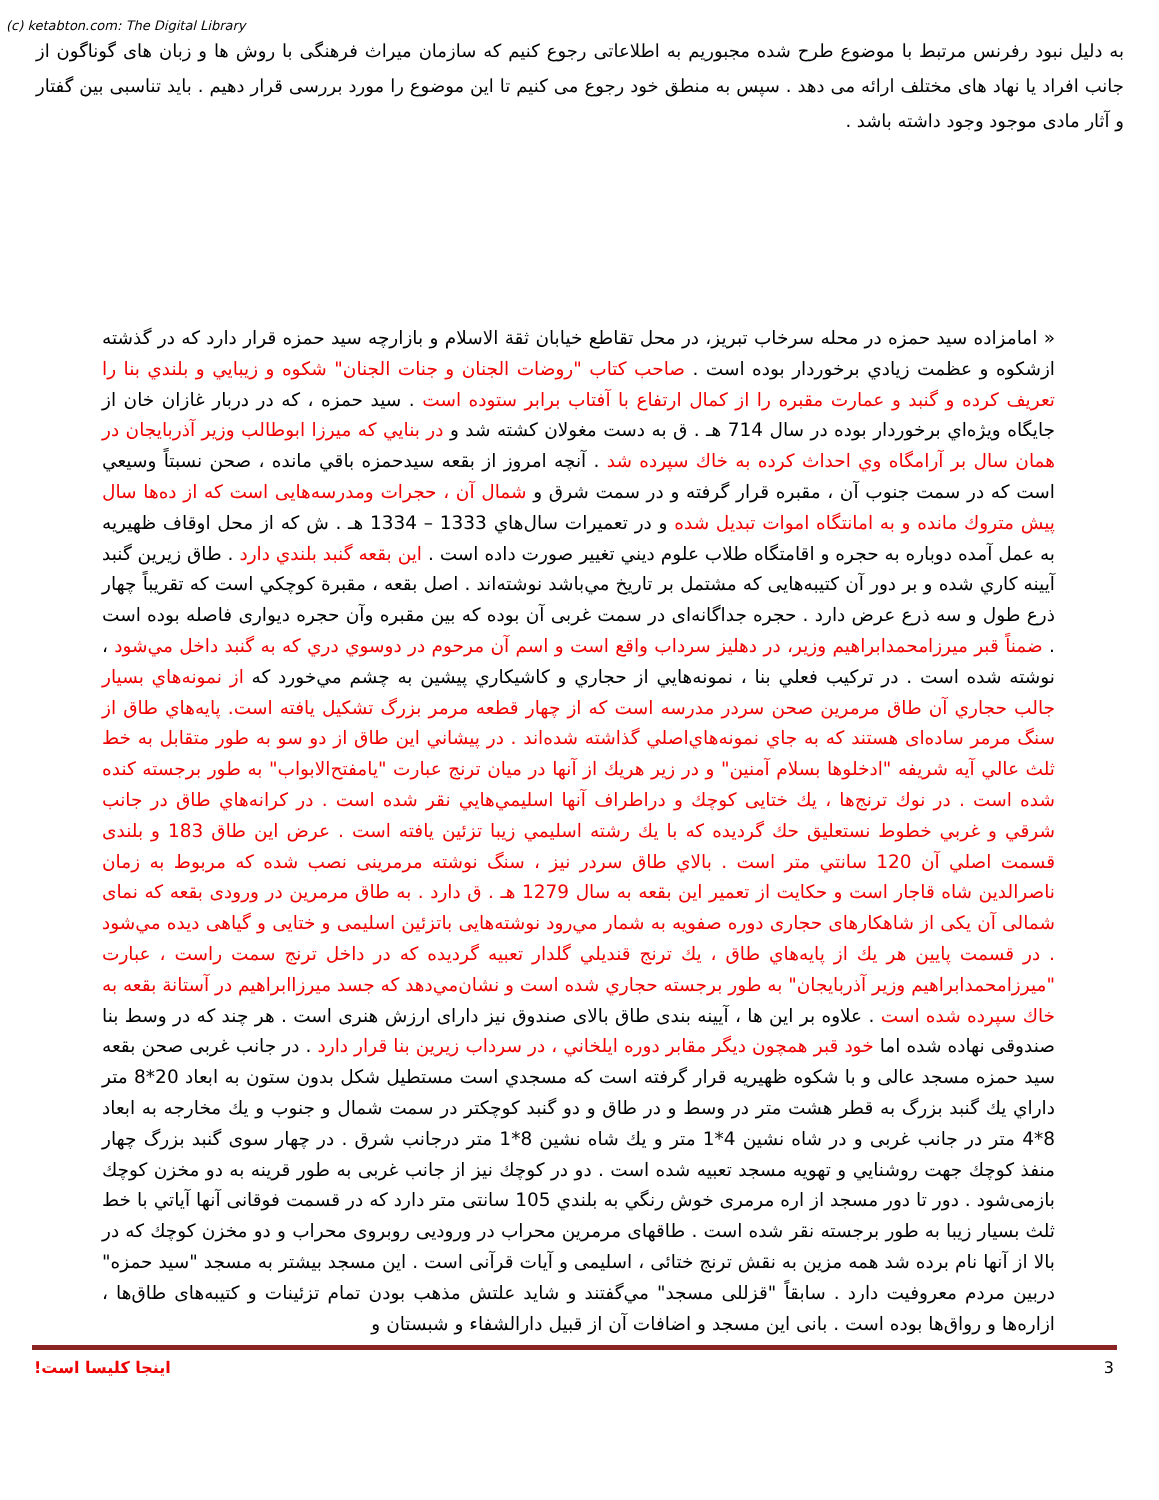(c) ketabton.com: The Digital Library
به دلیل نبود رفرنس مرتبط با موضوع طرح شده مجبوریم به اطلاعاتی رجوع کنیم که سازمان میراث فرهنگی با روش ها و زبان های گوناگون از جانب افراد یا نهاد های مختلف ارائه می دهد . سپس به منطق خود رجوع می کنیم تا این موضوع را مورد بررسی قرار دهیم . باید تناسبی بین گفتار و آثار مادی موجود وجود داشته باشد .
« امامزاده سید حمزه در محله سرخاب تبریز، در محل تقاطع خیابان ثقة الاسلام و بازارچه سید حمزه قرار دارد که در گذشته ازشکوه و عظمت زيادي برخوردار بوده است . صاحب كتاب "روضات الجنان و جنات الجنان" شكوه و زيبايي و بلندي بنا را تعريف كرده و گنبد و عمارت مقبره را از كمال ارتفاع با آفتاب برابر ستوده است . سید حمزه ، که در دربار غازان خان از جايگاه ويژه‌اي برخوردار بوده در سال 714 هـ . ق به دست مغولان كشته شد و در بنايي كه ميرزا ابوطالب وزير آذربايجان در همان سال بر آرامگاه وي احداث كرده به خاك سپرده شد . آنچه امروز از بقعه سيدحمزه باقي مانده ، صحن نسبتاً وسيعي است كه در سمت جنوب آن ، مقبره قرار گرفته و در سمت شرق و شمال آن ، حجرات ومدرسه‌هايی است كه از ده‌ها سال پيش متروك مانده و به امانتگاه اموات تبديل شده و در تعميرات سال‌هاي 1333 – 1334 هـ . ش كه از محل اوقاف ظهيريه به عمل آمده دوباره به حجره و اقامتگاه طلاب علوم ديني تغيير صورت داده است . اين بقعه گنبد بلندي دارد . طاق زيرين گنبد آيينه كاري شده و بر دور آن كتيبه‌هايی كه مشتمل بر تاريخ مي‌باشد نوشته‌اند . اصل بقعه ، مقبرة كوچكي است كه تقريباً چهار ذرع طول و سه ذرع عرض دارد . حجره جداگانه‌ای در سمت غربی آن بوده كه بين مقبره وآن حجره ديواری فاصله بوده است . ضمناً قبر ميرزامحمدابراهيم وزير، در دهليز سرداب واقع است و اسم آن مرحوم در دوسوي دري كه به گنبد داخل مي‌شود ، نوشته شده است . در تركيب فعلي بنا ، نمونه‌هايي از حجاري و كاشيكاري پيشين به چشم مي‌خورد كه از نمونه‌هاي بسيار جالب حجاري آن طاق مرمرين صحن سردر مدرسه است كه از چهار قطعه مرمر بزرگ تشكيل يافته است. پايه‌هاي طاق از سنگ مرمر ساده‌ای هستند كه به جاي نمونه‌هاي‌اصلي گذاشته شده‌اند . در پيشاني اين طاق از دو سو به طور متقابل به خط ثلث عالي آيه شريفه "ادخلوها بسلام آمنين" و در زير هريك از آنها در ميان ترنج عبارت "يامفتح‌الابواب" به طور برجسته كنده شده است . در نوك ترنج‌ها ، يك ختايی كوچك و دراطراف آنها اسليمي‌هايي نقر شده است . در كرانه‌هاي طاق در جانب شرقي و غربي خطوط نستعليق حك گرديده كه با يك رشته اسليمي زيبا تزئين يافته است . عرض اين طاق 183 و بلندی قسمت اصلي آن 120 سانتي متر است . بالاي طاق سردر نيز ، سنگ نوشته مرمرينی نصب شده كه مربوط به زمان ناصرالدين شاه قاجار است و حكايت از تعمير اين بقعه به سال 1279 هـ . ق دارد . به طاق مرمرين در ورودی بقعه كه نمای شمالی آن يكی از شاهكارهای حجاری دوره صفويه به شمار مي‌رود نوشته‌هايی باتزئين اسليمی و ختايی و گياهی ديده مي‌شود . در قسمت پايين هر يك از پايه‌هاي طاق ، يك ترنج قنديلي گلدار تعبيه گرديده كه در داخل ترنج سمت راست ، عبارت "ميرزامحمدابراهيم وزير آذربايجان" به طور برجسته حجاري شده است و نشان‌مي‌دهد كه جسد ميرزاابراهيم در آستانة بقعه به خاك سپرده شده است . علاوه بر اين ها ، آيينه بندی طاق بالای صندوق نيز دارای ارزش هنری است . هر چند كه در وسط بنا صندوقی نهاده شده اما خود قبر همچون ديگر مقابر دوره ايلخاني ، در سرداب زيرين بنا قرار دارد . در جانب غربی صحن بقعه سيد حمزه مسجد عالی و با شكوه ظهيريه قرار گرفته است كه مسجدي است مستطيل شكل بدون ستون به ابعاد 20*8 متر داراي يك گنبد بزرگ به قطر هشت متر در وسط و در طاق و دو گنبد كوچكتر در سمت شمال و جنوب و يك مخارجه به ابعاد 8*4 متر در جانب غربی و در شاه نشين 4*1 متر و يك شاه نشين 8*1 متر درجانب شرق . در چهار سوی گنبد بزرگ چهار منفذ كوچك جهت روشنايي و تهويه مسجد تعبيه شده است . دو در كوچك نيز از جانب غربی به طور قرينه به دو مخزن كوچك بازمی‌شود . دور تا دور مسجد از اره مرمری خوش رنگي به بلندي 105 سانتی متر دارد كه در قسمت فوقانی آنها آياتي با خط ثلث بسيار زيبا به طور برجسته نقر شده است . طاقهای مرمرين محراب در ورودیی روبروی محراب و دو مخزن كوچك كه در بالا از آنها نام برده شد همه مزين به نقش ترنج ختائی ، اسليمی و آيات قرآنی است . اين مسجد بيشتر به مسجد "سيد حمزه" دربين مردم معروفيت دارد . سابقاً "قزللی مسجد" مي‌گفتند و شايد علتش مذهب بودن تمام تزئينات و كتيبه‌های طاق‌ها ، ازاره‌ها و رواق‌ها بوده است . بانی اين مسجد و اضافات آن از قبيل دارالشفاء و شبستان و
اينجا كليسا است! 3